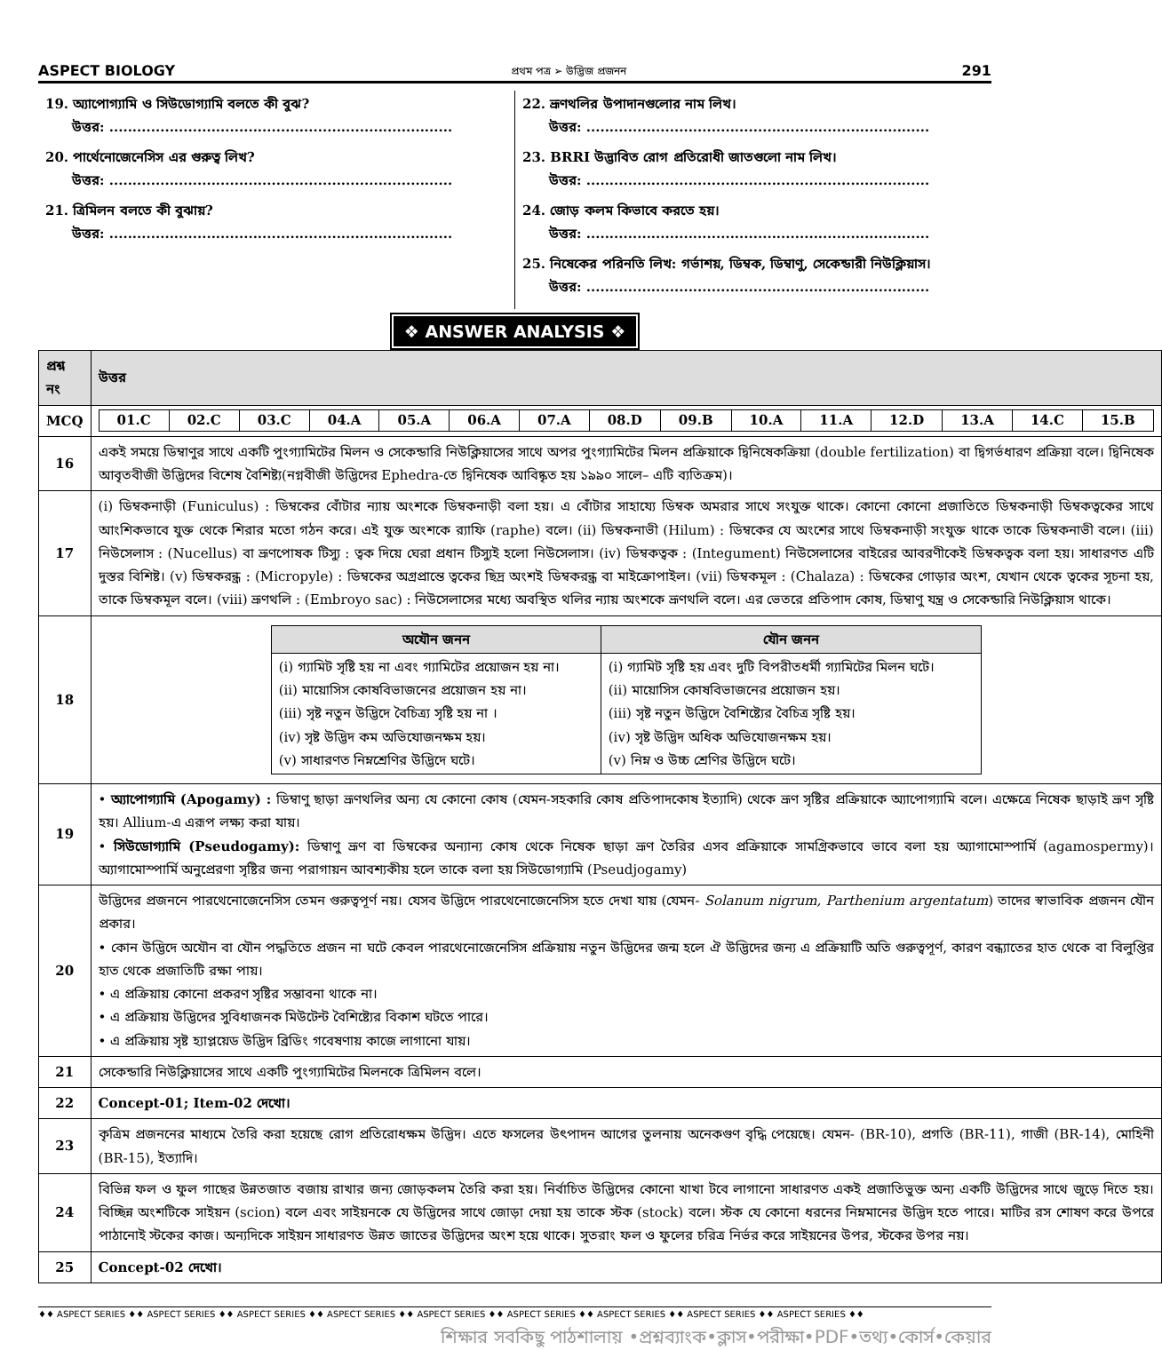ASPECT BIOLOGY প্রথম পত্র ➢ উদ্ভিজ প্রজনন 291
19. অ্যাপোগ্যামি ও সিউডোগ্যামি বলতে কী বুঝ?
উত্তর: ..........................................................................
20. পার্থেনোজেনেসিস এর গুরুত্ব লিখ?
উত্তর: ..........................................................................
21. ত্রিমিলন বলতে কী বুঝায়?
উত্তর: ..........................................................................
22. ভ্রূণথলির উপাদানগুলোর নাম লিখ।
উত্তর: ..........................................................................
23. BRRI উদ্ভাবিত রোগ প্রতিরোধী জাতগুলো নাম লিখ।
উত্তর: ..........................................................................
24. জোড় কলম কিভাবে করতে হয়।
উত্তর: ..........................................................................
25. নিষেকের পরিনতি লিখ: গর্ভাশয়, ডিম্বক, ডিম্বাণু, সেকেন্ডারী নিউক্লিয়াস।
উত্তর: ..........................................................................
❖ ANSWER ANALYSIS ❖
| প্রশ্ন নং | উত্তর |
| --- | --- |
| MCQ | / 01.C / 02.C / 03.C / 04.A / 05.A / 06.A / 07.A / 08.D / 09.B / 10.A / 11.A / 12.D / 13.A / 14.C / 15.B / |
| 16 | একই সময়ে ডিম্বাণুর সাথে একটি পুংগ্যামিটের মিলন ও সেকেন্ডারি নিউক্লিয়াসের সাথে অপর পুংগ্যামিটের মিলন প্রক্রিয়াকে দ্বিনিষেকক্রিয়া (double fertilization) বা দ্বিগর্ভধারণ প্রক্রিয়া বলে। দ্বিনিষেক আবৃতবীজী উদ্ভিদের বিশেষ বৈশিষ্ট্য(নগ্নবীজী উদ্ভিদের Ephedra-তে দ্বিনিষেক আবিষ্কৃত হয় ১৯৯০ সালে– এটি ব্যতিক্রম)। |
| 17 | (i) ডিম্বকনাড়ী (Funiculus) : ডিম্বকের বোঁটার ন্যায় অংশকে ডিম্বকনাড়ী বলা হয়। এ বোঁটার সাহায্যে ডিম্বক অমরার সাথে সংযুক্ত থাকে। কোনো কোনো প্রজাতিতে ডিম্বকনাড়ী ডিম্বকত্বকের সাথে আংশিকভাবে যুক্ত থেকে শিরার মতো গঠন করে। এই যুক্ত অংশকে র‍্যাফি (raphe) বলে। (ii) ডিম্বকনাভী (Hilum) : ডিম্বকের যে অংশের সাথে ডিম্বকনাড়ী সংযুক্ত থাকে তাকে ডিম্বকনাভী বলে। (iii) নিউসেলাস : (Nucellus) বা ভ্রূণপোষক টিস্যু : ত্বক দিয়ে ঘেরা প্রধান টিস্যুই হলো নিউসেলাস। (iv) ডিম্বকত্বক : (Integument) নিউসেলাসের বাইরের আবরণীকেই ডিম্বকত্বক বলা হয়। সাধারণত এটি দুস্তর বিশিষ্ট। (v) ডিম্বকরন্ধ্র : (Micropyle) : ডিম্বকের অগ্রপ্রান্তে ত্বকের ছিদ্র অংশই ডিম্বকরন্ধ্র বা মাইক্রোপাইল। (vii) ডিম্বকমূল : (Chalaza) : ডিম্বকের গোড়ার অংশ, যেখান থেকে ত্বকের সূচনা হয়, তাকে ডিম্বকমূল বলে। (viii) ভ্রূণথলি : (Embroyo sac) : নিউসেলাসের মধ্যে অবস্থিত থলির ন্যায় অংশকে ভ্রূণথলি বলে। এর ভেতরে প্রতিপাদ কোষ, ডিম্বাণু যন্ত্র ও সেকেন্ডারি নিউক্লিয়াস থাকে। |
| 18 | / অযৌন জনন / যৌন জনন / / --- / --- / / (i) গ্যামিট সৃষ্টি হয় না এবং গ্যামিটের প্রয়োজন হয় না। (ii) মায়োসিস কোষবিভাজনের প্রয়োজন হয় না। (iii) সৃষ্ট নতুন উদ্ভিদে বৈচিত্র্য সৃষ্টি হয় না । (iv) সৃষ্ট উদ্ভিদ কম অভিযোজনক্ষম হয়। (v) সাধারণত নিম্নশ্রেণির উদ্ভিদে ঘটে। / (i) গ্যামিট সৃষ্টি হয় এবং দুটি বিপরীতধর্মী গ্যামিটের মিলন ঘটে। (ii) মায়োসিস কোষবিভাজনের প্রয়োজন হয়। (iii) সৃষ্ট নতুন উদ্ভিদে বৈশিষ্ট্যের বৈচিত্র সৃষ্টি হয়। (iv) সৃষ্ট উদ্ভিদ অধিক অভিযোজনক্ষম হয়। (v) নিম্ন ও উচ্চ শ্রেণির উদ্ভিদে ঘটে। / |
| 19 | • অ্যাপোগ্যামি (Apogamy) : ডিম্বাণু ছাড়া ভ্রূণথলির অন্য যে কোনো কোষ (যেমন-সহকারি কোষ প্রতিপাদকোষ ইত্যাদি) থেকে ভ্রূণ সৃষ্টির প্রক্রিয়াকে অ্যাপোগ্যামি বলে। এক্ষেত্রে নিষেক ছাড়াই ভ্রূণ সৃষ্টি হয়। Allium-এ এরূপ লক্ষ্য করা যায়। • সিউডোগ্যামি (Pseudogamy): ডিম্বাণু ভ্রূণ বা ডিম্বকের অন্যান্য কোষ থেকে নিষেক ছাড়া ভ্রূণ তৈরির এসব প্রক্রিয়াকে সামগ্রিকভাবে ভাবে বলা হয় অ্যাগামোস্পার্মি (agamospermy)। অ্যাগামোস্পার্মি অনুপ্রেরণা সৃষ্টির জন্য পরাগায়ন আবশ্যকীয় হলে তাকে বলা হয় সিউডোগ্যামি (Pseudjogamy) |
| 20 | উদ্ভিদের প্রজননে পারথেনোজেনেসিস তেমন গুরুত্বপূর্ণ নয়। যেসব উদ্ভিদে পারথেনোজেনেসিস হতে দেখা যায় (যেমন- Solanum nigrum, Parthenium argentatum ) তাদের স্বাভাবিক প্রজনন যৌন প্রকার। • কোন উদ্ভিদে অযৌন বা যৌন পদ্ধতিতে প্রজন না ঘটে কেবল পারথেনোজেনেসিস প্রক্রিয়ায় নতুন উদ্ভিদের জন্ম হলে ঐ উদ্ভিদের জন্য এ প্রক্রিয়াটি অতি গুরুত্বপূর্ণ, কারণ বন্ধ্যাতের হাত থেকে বা বিলুপ্তির হাত থেকে প্রজাতিটি রক্ষা পায়। • এ প্রক্রিয়ায় কোনো প্রকরণ সৃষ্টির সম্ভাবনা থাকে না। • এ প্রক্রিয়ায় উদ্ভিদের সুবিধাজনক মিউটেন্ট বৈশিষ্ট্যের বিকাশ ঘটতে পারে। • এ প্রক্রিয়ায় সৃষ্ট হ্যাপ্লয়েড উদ্ভিদ ব্রিডিং গবেষণায় কাজে লাগানো যায়। |
| 21 | সেকেন্ডারি নিউক্লিয়াসের সাথে একটি পুংগ্যামিটের মিলনকে ত্রিমিলন বলে। |
| 22 | Concept-01; Item-02 দেখো। |
| 23 | কৃত্রিম প্রজননের মাধ্যমে তৈরি করা হয়েছে রোগ প্রতিরোধক্ষম উদ্ভিদ। এতে ফসলের উৎপাদন আগের তুলনায় অনেকগুণ বৃদ্ধি পেয়েছে। যেমন- (BR-10), প্রগতি (BR-11), গাজী (BR-14), মোহিনী (BR-15), ইত্যাদি। |
| 24 | বিভিন্ন ফল ও ফুল গাছের উন্নতজাত বজায় রাখার জন্য জোড়কলম তৈরি করা হয়। নির্বাচিত উদ্ভিদের কোনো খাখা টবে লাগানো সাধারণত একই প্রজাতিভুক্ত অন্য একটি উদ্ভিদের সাথে জুড়ে দিতে হয়। বিচ্ছিন্ন অংশটিকে সাইয়ন (scion) বলে এবং সাইয়নকে যে উদ্ভিদের সাথে জোড়া দেয়া হয় তাকে স্টক (stock) বলে। স্টক যে কোনো ধরনের নিম্নমানের উদ্ভিদ হতে পারে। মাটির রস শোষণ করে উপরে পাঠানোই স্টকের কাজ। অন্যদিকে সাইয়ন সাধারণত উন্নত জাতের উদ্ভিদের অংশ হয়ে থাকে। সুতরাং ফল ও ফুলের চরিত্র নির্ভর করে সাইয়নের উপর, স্টকের উপর নয়। |
| 25 | Concept-02 দেখো। |
♦♦ ASPECT SERIES ♦♦ ASPECT SERIES ♦♦ ASPECT SERIES ♦♦ ASPECT SERIES ♦♦ ASPECT SERIES ♦♦ ASPECT SERIES ♦♦ ASPECT SERIES ♦♦ ASPECT SERIES ♦♦ ASPECT SERIES ♦♦
শিক্ষার সবকিছু পাঠশালায় •প্রশ্নব্যাংক•ক্লাস•পরীক্ষা•PDF•তথ্য•কোর্স•কেয়ার